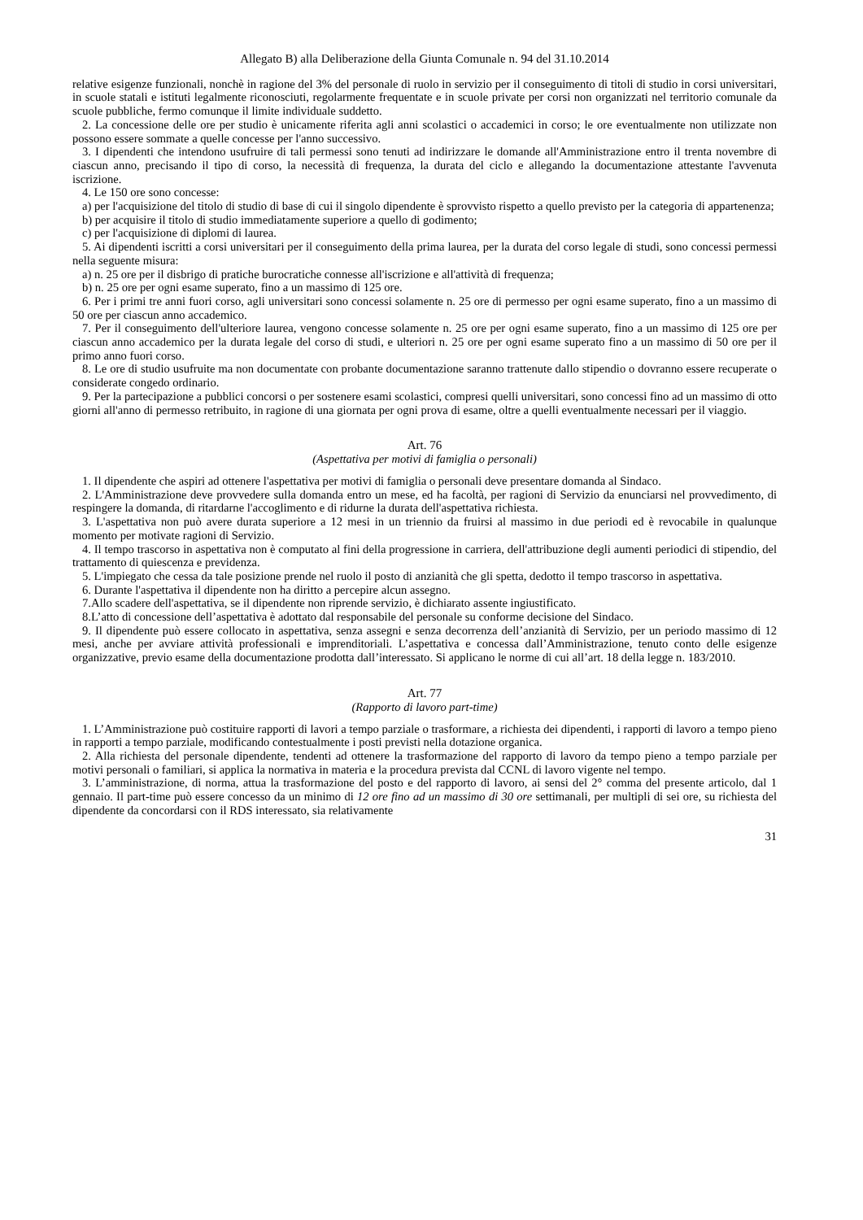Allegato B) alla Deliberazione della Giunta Comunale n. 94 del 31.10.2014
relative esigenze funzionali, nonchè in ragione del 3% del personale di ruolo in servizio per il conseguimento di titoli di studio in corsi universitari, in scuole statali e istituti legalmente riconosciuti, regolarmente frequentate e in scuole private per corsi non organizzati nel territorio comunale da scuole pubbliche, fermo comunque il limite individuale suddetto.
2. La concessione delle ore per studio è unicamente riferita agli anni scolastici o accademici in corso; le ore eventualmente non utilizzate non possono essere sommate a quelle concesse per l'anno successivo.
3. I dipendenti che intendono usufruire di tali permessi sono tenuti ad indirizzare le domande all'Amministrazione entro il trenta novembre di ciascun anno, precisando il tipo di corso, la necessità di frequenza, la durata del ciclo e allegando la documentazione attestante l'avvenuta iscrizione.
4. Le 150 ore sono concesse:
a) per l'acquisizione del titolo di studio di base di cui il singolo dipendente è sprovvisto rispetto a quello previsto per la categoria di appartenenza;
b) per acquisire il titolo di studio immediatamente superiore a quello di godimento;
c) per l'acquisizione di diplomi di laurea.
5. Ai dipendenti iscritti a corsi universitari per il conseguimento della prima laurea, per la durata del corso legale di studi, sono concessi permessi nella seguente misura:
a) n. 25 ore per il disbrigo di pratiche burocratiche connesse all'iscrizione e all'attività di frequenza;
b) n. 25 ore per ogni esame superato, fino a un massimo di 125 ore.
6. Per i primi tre anni fuori corso, agli universitari sono concessi solamente n. 25 ore di permesso per ogni esame superato, fino a un massimo di 50 ore per ciascun anno accademico.
7. Per il conseguimento dell'ulteriore laurea, vengono concesse solamente n. 25 ore per ogni esame superato, fino a un massimo di 125 ore per ciascun anno accademico per la durata legale del corso di studi, e ulteriori n. 25 ore per ogni esame superato fino a un massimo di 50 ore per il primo anno fuori corso.
8. Le ore di studio usufruite ma non documentate con probante documentazione saranno trattenute dallo stipendio o dovranno essere recuperate o considerate congedo ordinario.
9. Per la partecipazione a pubblici concorsi o per sostenere esami scolastici, compresi quelli universitari, sono concessi fino ad un massimo di otto giorni all'anno di permesso retribuito, in ragione di una giornata per ogni prova di esame, oltre a quelli eventualmente necessari per il viaggio.
Art. 76
(Aspettativa per motivi di famiglia o personali)
1. Il dipendente che aspiri ad ottenere l'aspettativa per motivi di famiglia o personali deve presentare domanda al Sindaco.
2. L'Amministrazione deve provvedere sulla domanda entro un mese, ed ha facoltà, per ragioni di Servizio da enunciarsi nel provvedimento, di respingere la domanda, di ritardarne l'accoglimento e di ridurne la durata dell'aspettativa richiesta.
3. L'aspettativa non può avere durata superiore a 12 mesi in un triennio da fruirsi al massimo in due periodi ed è revocabile in qualunque momento per motivate ragioni di Servizio.
4. Il tempo trascorso in aspettativa non è computato al fini della progressione in carriera, dell'attribuzione degli aumenti periodici di stipendio, del trattamento di quiescenza e previdenza.
5. L'impiegato che cessa da tale posizione prende nel ruolo il posto di anzianità che gli spetta, dedotto il tempo trascorso in aspettativa.
6. Durante l'aspettativa il dipendente non ha diritto a percepire alcun assegno.
7.Allo scadere dell'aspettativa, se il dipendente non riprende servizio, è dichiarato assente ingiustificato.
8.L’atto di concessione dell’aspettativa è adottato dal responsabile del personale su conforme decisione del Sindaco.
9. Il dipendente può essere collocato in aspettativa, senza assegni e senza decorrenza dell’anzianità di Servizio, per un periodo massimo di 12 mesi, anche per avviare attività professionali e imprenditoriali. L’aspettativa e concessa dall’Amministrazione, tenuto conto delle esigenze organizzative, previo esame della documentazione prodotta dall’interessato. Si applicano le norme di cui all’art. 18 della legge n. 183/2010.
Art. 77
(Rapporto di lavoro part-time)
1. L’Amministrazione può costituire rapporti di lavori a tempo parziale o trasformare, a richiesta dei dipendenti, i rapporti di lavoro a tempo pieno in rapporti a tempo parziale, modificando contestualmente i posti previsti nella dotazione organica.
2. Alla richiesta del personale dipendente, tendenti ad ottenere la trasformazione del rapporto di lavoro da tempo pieno a tempo parziale per motivi personali o familiari, si applica la normativa in materia e la procedura prevista dal CCNL di lavoro vigente nel tempo.
3. L’amministrazione, di norma, attua la trasformazione del posto e del rapporto di lavoro, ai sensi del 2° comma del presente articolo, dal 1 gennaio. Il part-time può essere concesso da un minimo di 12 ore fino ad un massimo di 30 ore settimanali, per multipli di sei ore, su richiesta del dipendente da concordarsi con il RDS interessato, sia relativamente
31